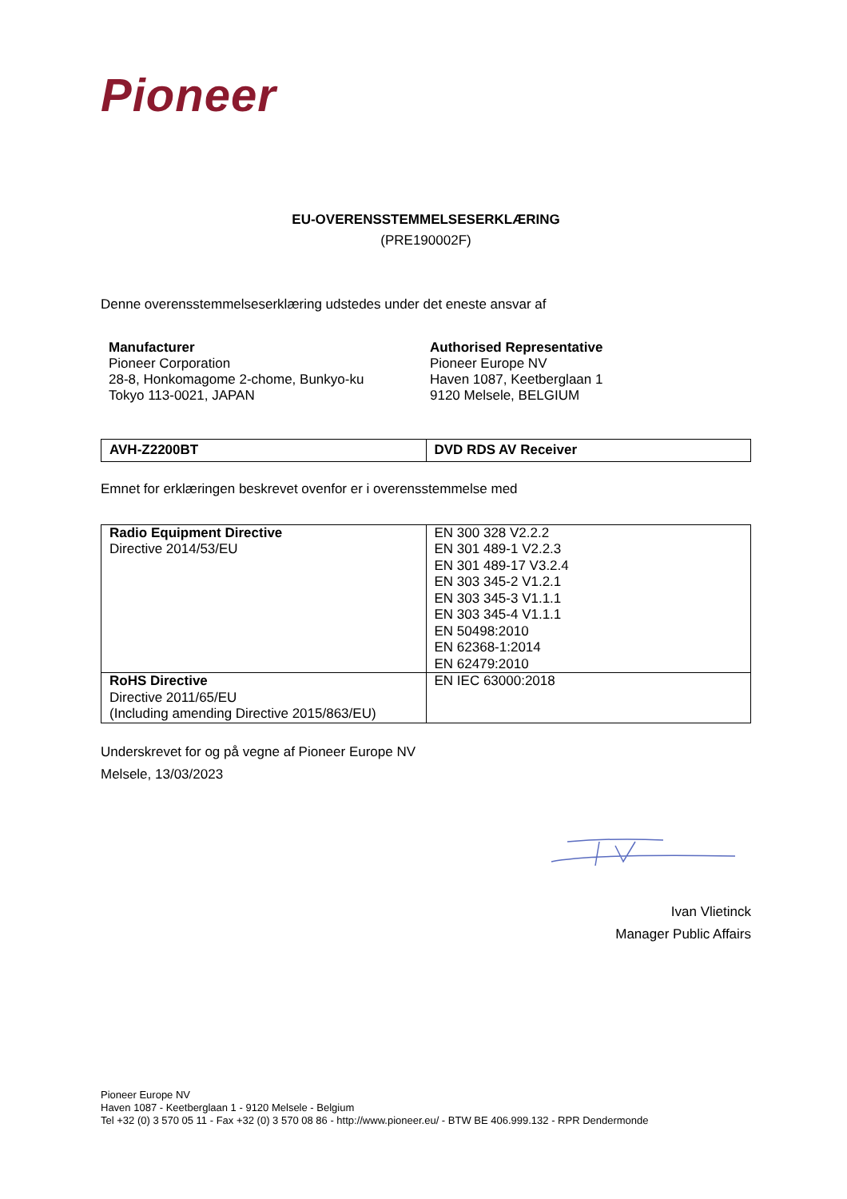Pioneer
EU-OVERENSSTEMMELSESERKLÆRING
(PRE190002F)
Denne overensstemmelseserklæring udstedes under det eneste ansvar af
Manufacturer
Pioneer Corporation
28-8, Honkomagome 2-chome, Bunkyo-ku
Tokyo 113-0021, JAPAN
Authorised Representative
Pioneer Europe NV
Haven 1087, Keetberglaan 1
9120 Melsele, BELGIUM
| AVH-Z2200BT | DVD RDS AV Receiver |
Emnet for erklæringen beskrevet ovenfor er i overensstemmelse med
| Radio Equipment Directive Directive 2014/53/EU | EN 300 328 V2.2.2 EN 301 489-1 V2.2.3 EN 301 489-17 V3.2.4 EN 303 345-2 V1.2.1 EN 303 345-3 V1.1.1 EN 303 345-4 V1.1.1 EN 50498:2010 EN 62368-1:2014 EN 62479:2010 |
| RoHS Directive Directive 2011/65/EU (Including amending Directive 2015/863/EU) | EN IEC 63000:2018 |
Underskrevet for og på vegne af Pioneer Europe NV
Melsele, 13/03/2023
Ivan Vlietinck
Manager Public Affairs
Pioneer Europe NV
Haven 1087 - Keetberglaan 1 - 9120 Melsele - Belgium
Tel +32 (0) 3 570 05 11 - Fax +32 (0) 3 570 08 86 - http://www.pioneer.eu/ - BTW BE 406.999.132 - RPR Dendermonde